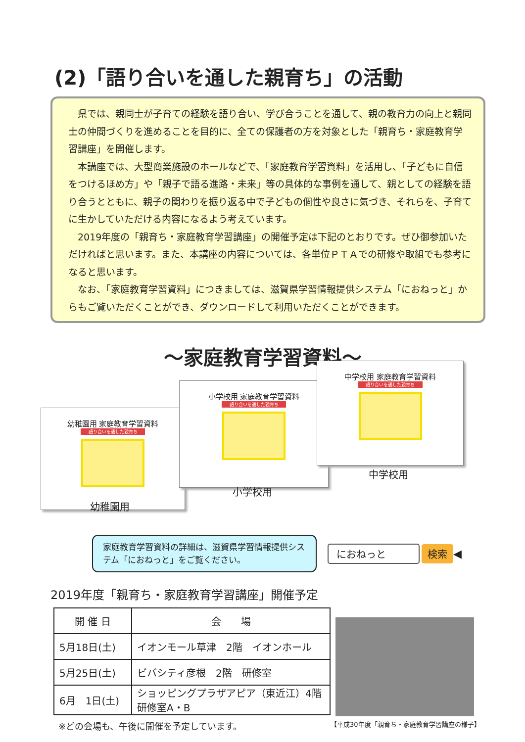(2)「語り合いを通した親育ち」の活動
県では、親同士が子育ての経験を語り合い、学び合うことを通して、親の教育力の向上と親同士の仲間づくりを進めることを目的に、全ての保護者の方を対象とした「親育ち・家庭教育学習講座」を開催します。
本講座では、大型商業施設のホールなどで、「家庭教育学習資料」を活用し、「子どもに自信をつけるほめ方」や「親子で語る進路・未来」等の具体的な事例を通して、親としての経験を語り合うとともに、親子の関わりを振り返る中で子どもの個性や良さに気づき、それらを、子育てに生かしていただける内容になるよう考えています。
2019年度の「親育ち・家庭教育学習講座」の開催予定は下記のとおりです。ぜひ御参加いただければと思います。また、本講座の内容については、各単位ＰＴＡでの研修や取組でも参考になると思います。
なお、「家庭教育学習資料」につきましては、滋賀県学習情報提供システム「におねっと」からもご覧いただくことができ、ダウンロードして利用いただくことができます。
～家庭教育学習資料～
幼稚園用 家庭教育学習資料
語り合いを通した親育ち
小学校用 家庭教育学習資料
語り合いを通した親育ち
中学校用 家庭教育学習資料
語り合いを通した親育ち
中学校用
小学校用
幼稚園用
家庭教育学習資料の詳細は、滋賀県学習情報提供システム「におねっと」をご覧ください。
におねっと 検索
◀
2019年度「親育ち・家庭教育学習講座」開催予定
| 開 催 日 | 会 場 |
| --- | --- |
| 5月18日(土) | イオンモール草津 2階 イオンホール |
| 5月25日(土) | ビバシティ彦根 2階 研修室 |
| 6月 1日(土) | ショッピングプラザアピア（東近江）4階 研修室A・B |
※どの会場も、午後に開催を予定しています。
【平成30年度「親育ち・家庭教育学習講座の様子】